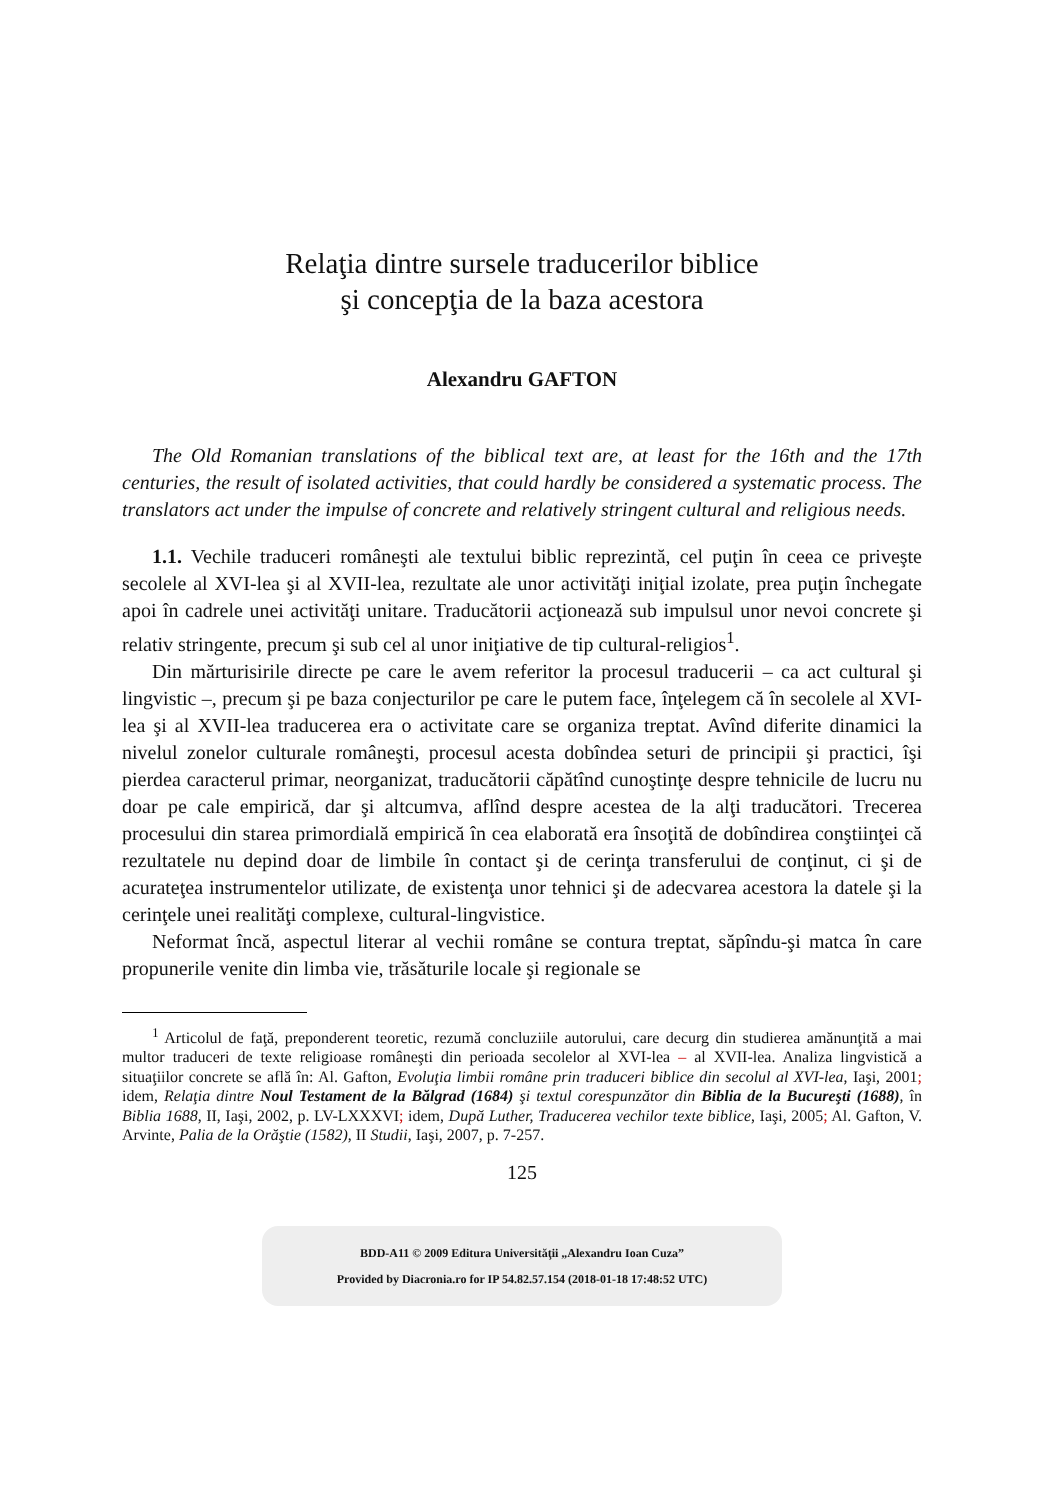Relaţia dintre sursele traducerilor biblice
şi concepţia de la baza acestora
Alexandru GAFTON
The Old Romanian translations of the biblical text are, at least for the 16th and the 17th centuries, the result of isolated activities, that could hardly be considered a systematic process. The translators act under the impulse of concrete and relatively stringent cultural and religious needs.
1.1. Vechile traduceri româneşti ale textului biblic reprezintă, cel puţin în ceea ce priveşte secolele al XVI-lea şi al XVII-lea, rezultate ale unor activităţi iniţial izolate, prea puţin închegate apoi în cadrele unei activităţi unitare. Traducătorii acţionează sub impulsul unor nevoi concrete şi relativ stringente, precum şi sub cel al unor iniţiative de tip cultural-religios<sup>1</sup>.
Din mărturisirile directe pe care le avem referitor la procesul traducerii – ca act cultural şi lingvistic –, precum şi pe baza conjecturilor pe care le putem face, înţelegem că în secolele al XVI-lea şi al XVII-lea traducerea era o activitate care se organiza treptat. Avînd diferite dinamici la nivelul zonelor culturale româneşti, procesul acesta dobîndea seturi de principii şi practici, îşi pierdea caracterul primar, neorganizat, traducătorii căpătînd cunoştinţe despre tehnicile de lucru nu doar pe cale empirică, dar şi altcumva, aflînd despre acestea de la alţi traducători. Trecerea procesului din starea primordială empirică în cea elaborată era însoţită de dobîndirea conştiinţei că rezultatele nu depind doar de limbile în contact şi de cerinţa transferului de conţinut, ci şi de acurateţea instrumentelor utilizate, de existenţa unor tehnici şi de adecvarea acestora la datele şi la cerinţele unei realităţi complexe, cultural-lingvistice.
Neformat încă, aspectul literar al vechii române se contura treptat, săpîndu-şi matca în care propunerile venite din limba vie, trăsăturile locale şi regionale se
<sup>1</sup> Articolul de faţă, preponderent teoretic, rezumă concluziile autorului, care decurg din studierea amănunţită a mai multor traduceri de texte religioase româneşti din perioada secolelor al XVI-lea – al XVII-lea. Analiza lingvistică a situaţiilor concrete se află în: Al. Gafton, Evoluţia limbii române prin traduceri biblice din secolul al XVI-lea, Iaşi, 2001; idem, Relaţia dintre Noul Testament de la Bălgrad (1684) şi textul corespunzător din Biblia de la Bucureşti (1688), în Biblia 1688, II, Iaşi, 2002, p. LV-LXXXVI; idem, După Luther, Traducerea vechilor texte biblice, Iaşi, 2005; Al. Gafton, V. Arvinte, Palia de la Orăştie (1582), II Studii, Iaşi, 2007, p. 7-257.
125
BDD-A11 © 2009 Editura Universităţii „Alexandru Ioan Cuza”
Provided by Diacronia.ro for IP 54.82.57.154 (2018-01-18 17:48:52 UTC)